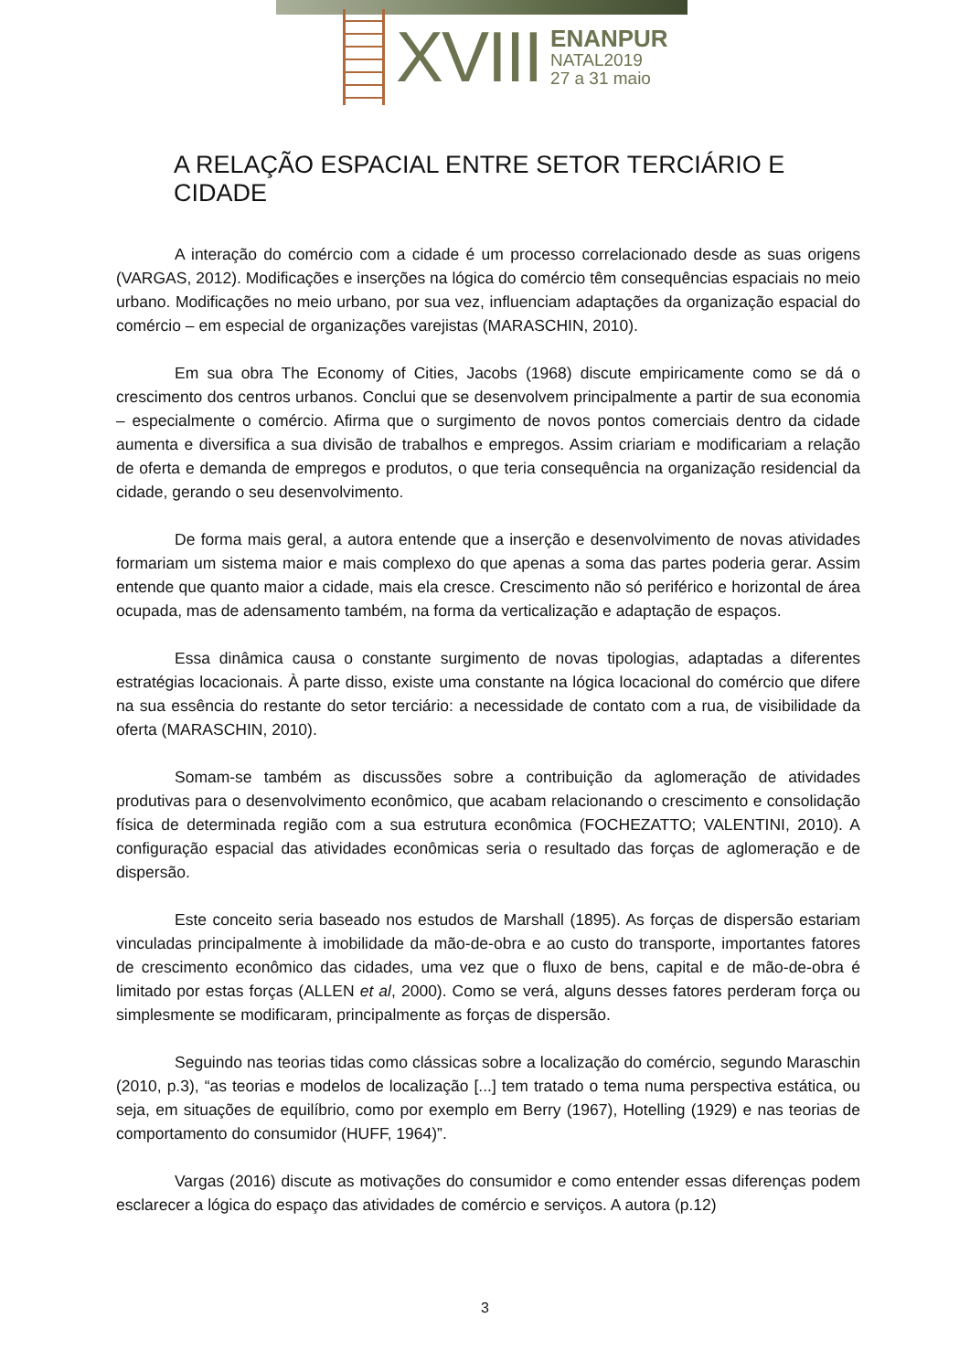XVIII
ENANPUR
NATAL2019
27 a 31 maio
A RELAÇÃO ESPACIAL ENTRE SETOR TERCIÁRIO E CIDADE
A interação do comércio com a cidade é um processo correlacionado desde as suas origens (VARGAS, 2012). Modificações e inserções na lógica do comércio têm consequências espaciais no meio urbano. Modificações no meio urbano, por sua vez, influenciam adaptações da organização espacial do comércio – em especial de organizações varejistas (MARASCHIN, 2010).
Em sua obra The Economy of Cities, Jacobs (1968) discute empiricamente como se dá o crescimento dos centros urbanos. Conclui que se desenvolvem principalmente a partir de sua economia – especialmente o comércio. Afirma que o surgimento de novos pontos comerciais dentro da cidade aumenta e diversifica a sua divisão de trabalhos e empregos. Assim criariam e modificariam a relação de oferta e demanda de empregos e produtos, o que teria consequência na organização residencial da cidade, gerando o seu desenvolvimento.
De forma mais geral, a autora entende que a inserção e desenvolvimento de novas atividades formariam um sistema maior e mais complexo do que apenas a soma das partes poderia gerar. Assim entende que quanto maior a cidade, mais ela cresce. Crescimento não só periférico e horizontal de área ocupada, mas de adensamento também, na forma da verticalização e adaptação de espaços.
Essa dinâmica causa o constante surgimento de novas tipologias, adaptadas a diferentes estratégias locacionais. À parte disso, existe uma constante na lógica locacional do comércio que difere na sua essência do restante do setor terciário: a necessidade de contato com a rua, de visibilidade da oferta (MARASCHIN, 2010).
Somam-se também as discussões sobre a contribuição da aglomeração de atividades produtivas para o desenvolvimento econômico, que acabam relacionando o crescimento e consolidação física de determinada região com a sua estrutura econômica (FOCHEZATTO; VALENTINI, 2010). A configuração espacial das atividades econômicas seria o resultado das forças de aglomeração e de dispersão.
Este conceito seria baseado nos estudos de Marshall (1895). As forças de dispersão estariam vinculadas principalmente à imobilidade da mão-de-obra e ao custo do transporte, importantes fatores de crescimento econômico das cidades, uma vez que o fluxo de bens, capital e de mão-de-obra é limitado por estas forças (ALLEN et al, 2000). Como se verá, alguns desses fatores perderam força ou simplesmente se modificaram, principalmente as forças de dispersão.
Seguindo nas teorias tidas como clássicas sobre a localização do comércio, segundo Maraschin (2010, p.3), “as teorias e modelos de localização [...] tem tratado o tema numa perspectiva estática, ou seja, em situações de equilíbrio, como por exemplo em Berry (1967), Hotelling (1929) e nas teorias de comportamento do consumidor (HUFF, 1964)”.
Vargas (2016) discute as motivações do consumidor e como entender essas diferenças podem esclarecer a lógica do espaço das atividades de comércio e serviços. A autora (p.12)
3